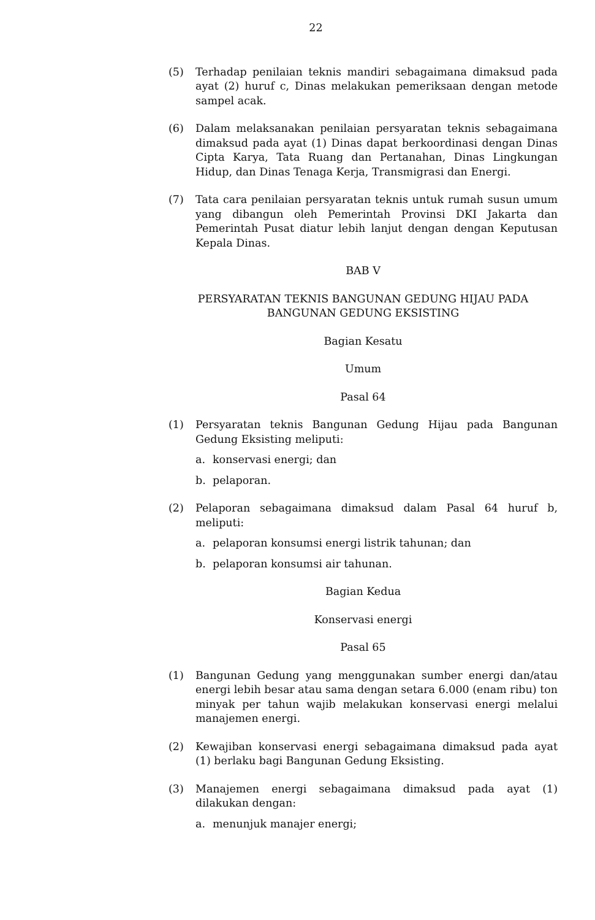22
(5) Terhadap penilaian teknis mandiri sebagaimana dimaksud pada ayat (2) huruf c, Dinas melakukan pemeriksaan dengan metode sampel acak.
(6) Dalam melaksanakan penilaian persyaratan teknis sebagaimana dimaksud pada ayat (1) Dinas dapat berkoordinasi dengan Dinas Cipta Karya, Tata Ruang dan Pertanahan, Dinas Lingkungan Hidup, dan Dinas Tenaga Kerja, Transmigrasi dan Energi.
(7) Tata cara penilaian persyaratan teknis untuk rumah susun umum yang dibangun oleh Pemerintah Provinsi DKI Jakarta dan Pemerintah Pusat diatur lebih lanjut dengan dengan Keputusan Kepala Dinas.
BAB V
PERSYARATAN TEKNIS BANGUNAN GEDUNG HIJAU PADA
BANGUNAN GEDUNG EKSISTING
Bagian Kesatu
Umum
Pasal 64
(1) Persyaratan teknis Bangunan Gedung Hijau pada Bangunan Gedung Eksisting meliputi:
a. konservasi energi; dan
b. pelaporan.
(2) Pelaporan sebagaimana dimaksud dalam Pasal 64 huruf b, meliputi:
a. pelaporan konsumsi energi listrik tahunan; dan
b. pelaporan konsumsi air tahunan.
Bagian Kedua
Konservasi energi
Pasal 65
(1) Bangunan Gedung yang menggunakan sumber energi dan/atau energi lebih besar atau sama dengan setara 6.000 (enam ribu) ton minyak per tahun wajib melakukan konservasi energi melalui manajemen energi.
(2) Kewajiban konservasi energi sebagaimana dimaksud pada ayat (1) berlaku bagi Bangunan Gedung Eksisting.
(3) Manajemen energi sebagaimana dimaksud pada ayat (1) dilakukan dengan:
a. menunjuk manajer energi;